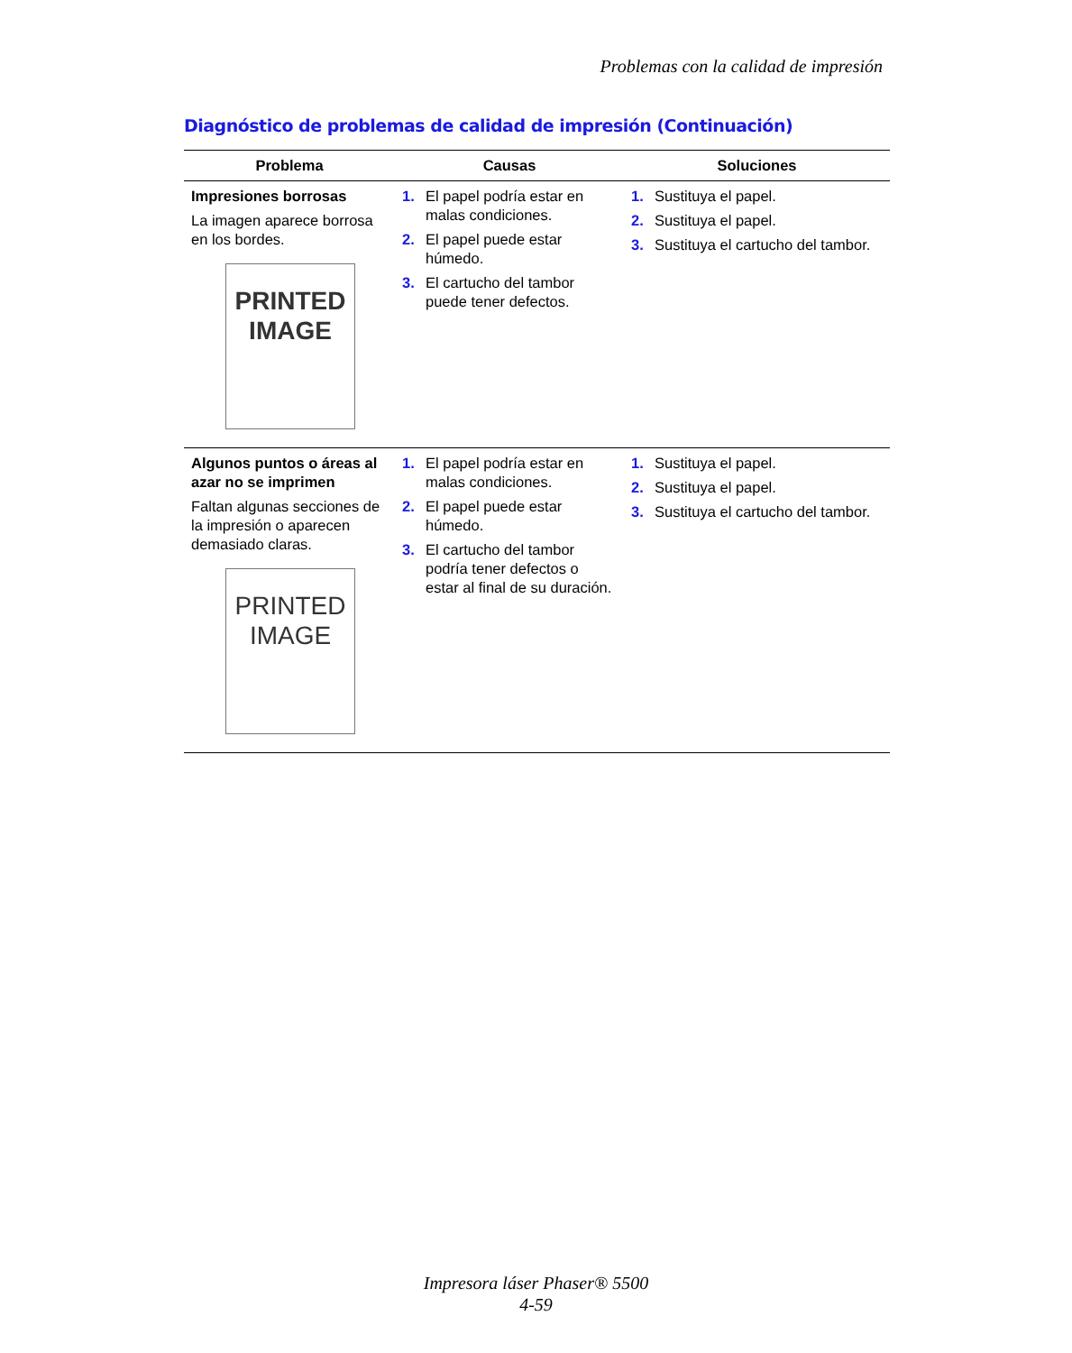Problemas con la calidad de impresión
Diagnóstico de problemas de calidad de impresión (Continuación)
| Problema | Causas | Soluciones |
| --- | --- | --- |
| Impresiones borrosas La imagen aparece borrosa en los bordes. PRINTED IMAGE | 1. El papel podría estar en malas condiciones. 2. El papel puede estar húmedo. 3. El cartucho del tambor puede tener defectos. | 1. Sustituya el papel. 2. Sustituya el papel. 3. Sustituya el cartucho del tambor. |
| Algunos puntos o áreas al azar no se imprimen Faltan algunas secciones de la impresión o aparecen demasiado claras. PRINTED IMAGE | 1. El papel podría estar en malas condiciones. 2. El papel puede estar húmedo. 3. El cartucho del tambor podría tener defectos o estar al final de su duración. | 1. Sustituya el papel. 2. Sustituya el papel. 3. Sustituya el cartucho del tambor. |
Impresora láser Phaser® 5500
4-59